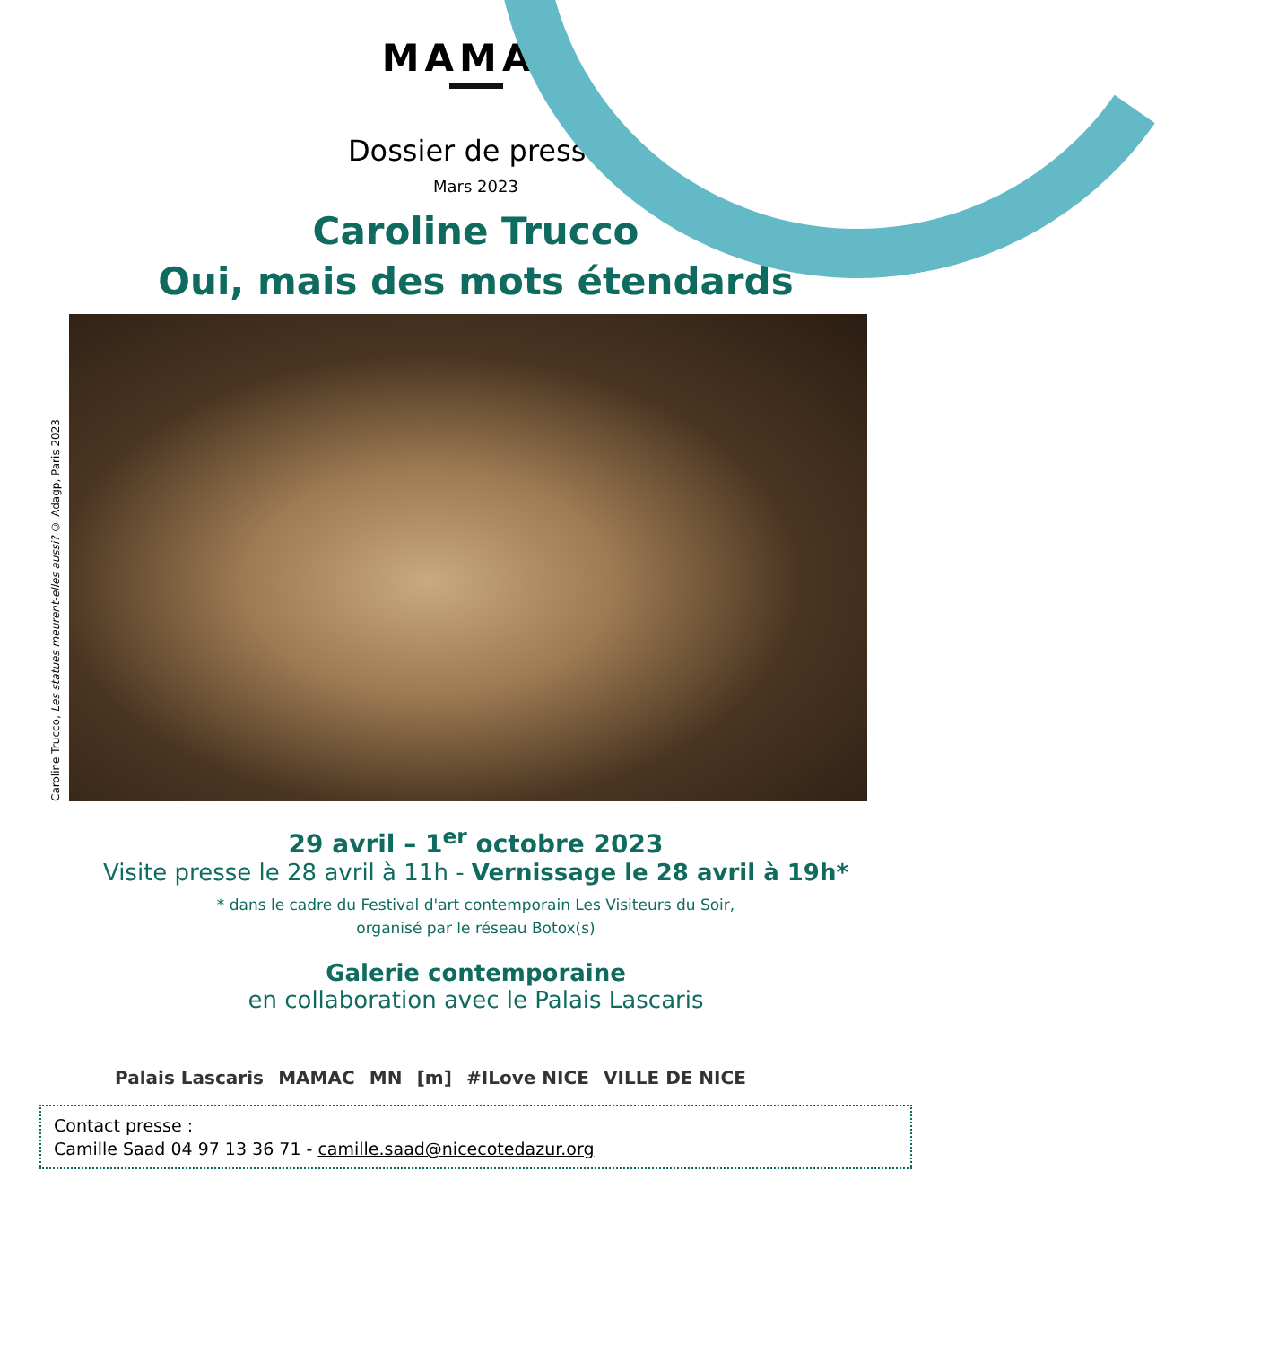MAMAC
Dossier de presse
Mars 2023
Caroline Trucco
Oui, mais des mots étendards
Caroline Trucco, Les statues meurent-elles aussi? © Adagp, Paris 2023
29 avril – 1<sup>er</sup> octobre 2023
Visite presse le 28 avril à 11h - Vernissage le 28 avril à 19h*
* dans le cadre du Festival d'art contemporain Les Visiteurs du Soir,
organisé par le réseau Botox(s)
Galerie contemporaine
en collaboration avec le Palais Lascaris
Palais Lascaris MAMAC MN [m] #ILove NICE VILLE DE NICE
Contact presse :
Camille Saad 04 97 13 36 71 - camille.saad@nicecotedazur.org